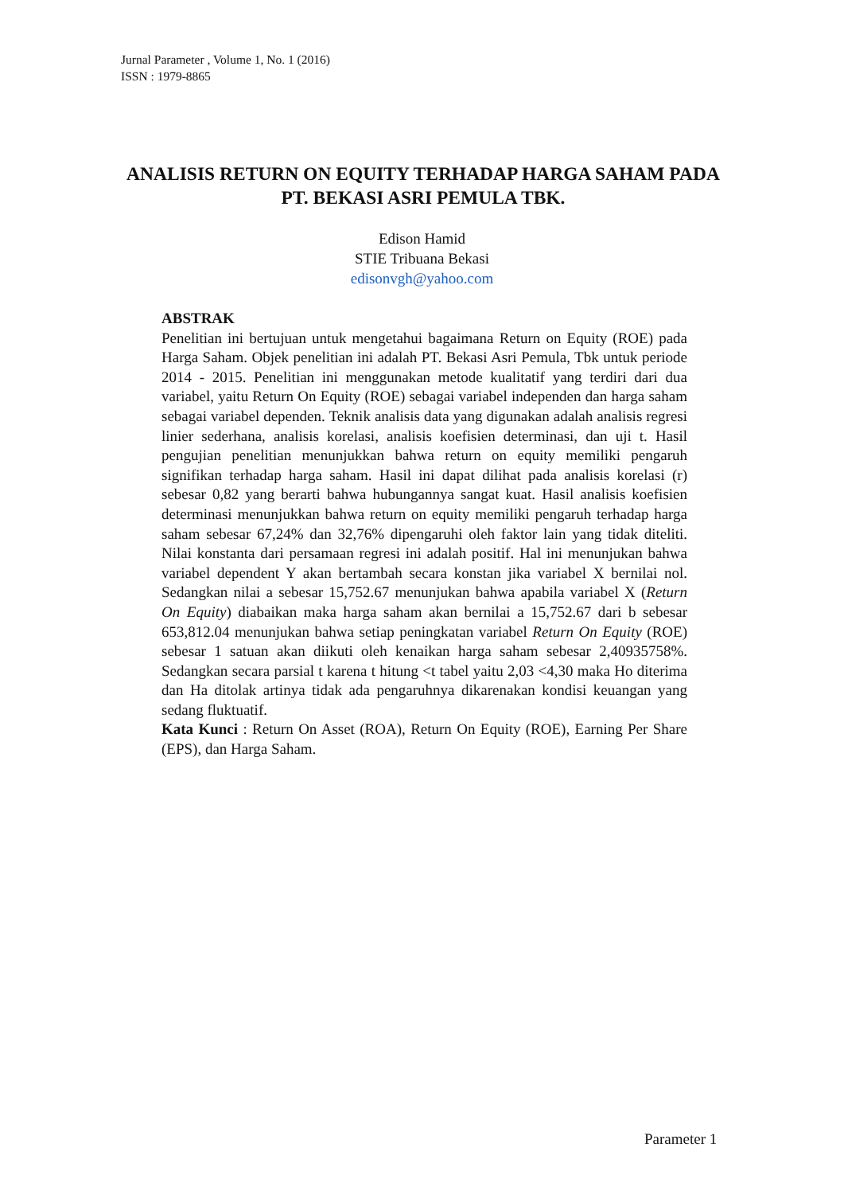Jurnal Parameter , Volume 1, No. 1 (2016)
ISSN : 1979-8865
ANALISIS RETURN ON EQUITY TERHADAP HARGA SAHAM PADA PT. BEKASI ASRI PEMULA TBK.
Edison Hamid
STIE Tribuana Bekasi
edisonvgh@yahoo.com
ABSTRAK
Penelitian ini bertujuan untuk mengetahui bagaimana Return on Equity (ROE) pada Harga Saham. Objek penelitian ini adalah PT. Bekasi Asri Pemula, Tbk untuk periode 2014 - 2015. Penelitian ini menggunakan metode kualitatif yang terdiri dari dua variabel, yaitu Return On Equity (ROE) sebagai variabel independen dan harga saham sebagai variabel dependen. Teknik analisis data yang digunakan adalah analisis regresi linier sederhana, analisis korelasi, analisis koefisien determinasi, dan uji t. Hasil pengujian penelitian menunjukkan bahwa return on equity memiliki pengaruh signifikan terhadap harga saham. Hasil ini dapat dilihat pada analisis korelasi (r) sebesar 0,82 yang berarti bahwa hubungannya sangat kuat. Hasil analisis koefisien determinasi menunjukkan bahwa return on equity memiliki pengaruh terhadap harga saham sebesar 67,24% dan 32,76% dipengaruhi oleh faktor lain yang tidak diteliti. Nilai konstanta dari persamaan regresi ini adalah positif. Hal ini menunjukan bahwa variabel dependent Y akan bertambah secara konstan jika variabel X bernilai nol. Sedangkan nilai a sebesar 15,752.67 menunjukan bahwa apabila variabel X (Return On Equity) diabaikan maka harga saham akan bernilai a 15,752.67 dari b sebesar 653,812.04 menunjukan bahwa setiap peningkatan variabel Return On Equity (ROE) sebesar 1 satuan akan diikuti oleh kenaikan harga saham sebesar 2,40935758%. Sedangkan secara parsial t karena t hitung <t tabel yaitu 2,03 <4,30 maka Ho diterima dan Ha ditolak artinya tidak ada pengaruhnya dikarenakan kondisi keuangan yang sedang fluktuatif.
Kata Kunci : Return On Asset (ROA), Return On Equity (ROE), Earning Per Share (EPS), dan Harga Saham.
Parameter 1